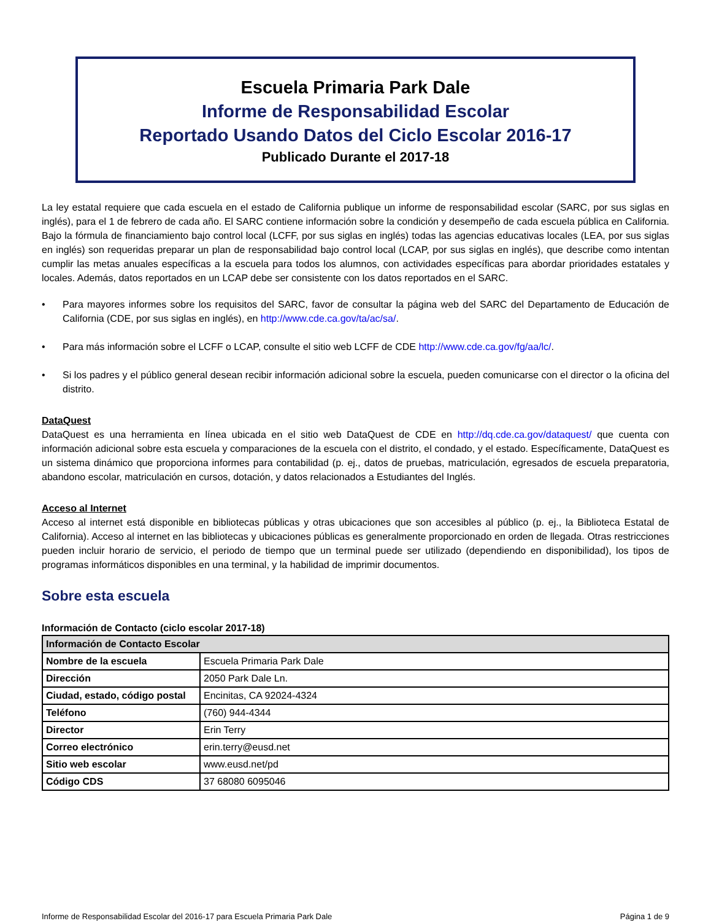Escuela Primaria Park Dale
Informe de Responsabilidad Escolar
Reportado Usando Datos del Ciclo Escolar 2016-17
Publicado Durante el 2017-18
La ley estatal requiere que cada escuela en el estado de California publique un informe de responsabilidad escolar (SARC, por sus siglas en inglés), para el 1 de febrero de cada año. El SARC contiene información sobre la condición y desempeño de cada escuela pública en California. Bajo la fórmula de financiamiento bajo control local (LCFF, por sus siglas en inglés) todas las agencias educativas locales (LEA, por sus siglas en inglés) son requeridas preparar un plan de responsabilidad bajo control local (LCAP, por sus siglas en inglés), que describe como intentan cumplir las metas anuales específicas a la escuela para todos los alumnos, con actividades específicas para abordar prioridades estatales y locales. Además, datos reportados en un LCAP debe ser consistente con los datos reportados en el SARC.
• Para mayores informes sobre los requisitos del SARC, favor de consultar la página web del SARC del Departamento de Educación de California (CDE, por sus siglas en inglés), en http://www.cde.ca.gov/ta/ac/sa/.
• Para más información sobre el LCFF o LCAP, consulte el sitio web LCFF de CDE http://www.cde.ca.gov/fg/aa/lc/.
• Si los padres y el público general desean recibir información adicional sobre la escuela, pueden comunicarse con el director o la oficina del distrito.
DataQuest
DataQuest es una herramienta en línea ubicada en el sitio web DataQuest de CDE en http://dq.cde.ca.gov/dataquest/ que cuenta con información adicional sobre esta escuela y comparaciones de la escuela con el distrito, el condado, y el estado. Específicamente, DataQuest es un sistema dinámico que proporciona informes para contabilidad (p. ej., datos de pruebas, matriculación, egresados de escuela preparatoria, abandono escolar, matriculación en cursos, dotación, y datos relacionados a Estudiantes del Inglés.
Acceso al Internet
Acceso al internet está disponible en bibliotecas públicas y otras ubicaciones que son accesibles al público (p. ej., la Biblioteca Estatal de California). Acceso al internet en las bibliotecas y ubicaciones públicas es generalmente proporcionado en orden de llegada. Otras restricciones pueden incluir horario de servicio, el periodo de tiempo que un terminal puede ser utilizado (dependiendo en disponibilidad), los tipos de programas informáticos disponibles en una terminal, y la habilidad de imprimir documentos.
Sobre esta escuela
Información de Contacto (ciclo escolar 2017-18)
| Información de Contacto Escolar | |
| --- | --- |
| Nombre de la escuela | Escuela Primaria Park Dale |
| Dirección | 2050 Park Dale Ln. |
| Ciudad, estado, código postal | Encinitas, CA 92024-4324 |
| Teléfono | (760) 944-4344 |
| Director | Erin Terry |
| Correo electrónico | erin.terry@eusd.net |
| Sitio web escolar | www.eusd.net/pd |
| Código CDS | 37 68080 6095046 |
Informe de Responsabilidad Escolar del 2016-17 para Escuela Primaria Park Dale Página 1 de 9